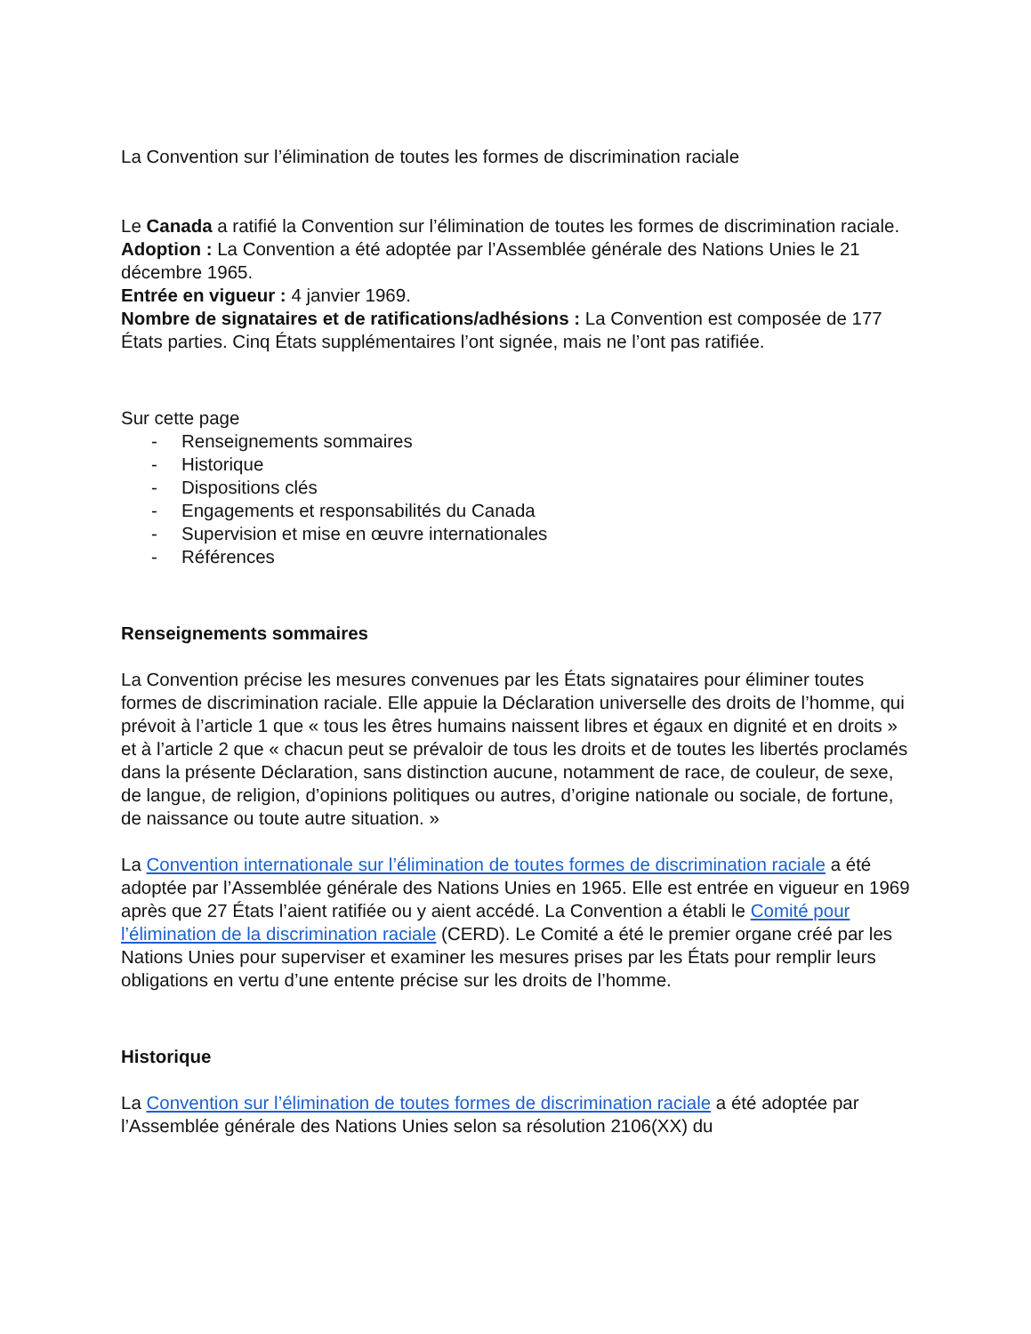La Convention sur l’élimination de toutes les formes de discrimination raciale
Le Canada a ratifié la Convention sur l’élimination de toutes les formes de discrimination raciale.
Adoption : La Convention a été adoptée par l’Assemblée générale des Nations Unies le 21 décembre 1965.
Entrée en vigueur : 4 janvier 1969.
Nombre de signataires et de ratifications/adhésions : La Convention est composée de 177 États parties. Cinq États supplémentaires l’ont signée, mais ne l’ont pas ratifiée.
Sur cette page
- Renseignements sommaires
- Historique
- Dispositions clés
- Engagements et responsabilités du Canada
- Supervision et mise en œuvre internationales
- Références
Renseignements sommaires
La Convention précise les mesures convenues par les États signataires pour éliminer toutes formes de discrimination raciale. Elle appuie la Déclaration universelle des droits de l’homme, qui prévoit à l’article 1 que « tous les êtres humains naissent libres et égaux en dignité et en droits » et à l’article 2 que « chacun peut se prévaloir de tous les droits et de toutes les libertés proclamés dans la présente Déclaration, sans distinction aucune, notamment de race, de couleur, de sexe, de langue, de religion, d’opinions politiques ou autres, d’origine nationale ou sociale, de fortune, de naissance ou toute autre situation. »
La Convention internationale sur l’élimination de toutes formes de discrimination raciale a été adoptée par l’Assemblée générale des Nations Unies en 1965. Elle est entrée en vigueur en 1969 après que 27 États l’aient ratifiée ou y aient accédé. La Convention a établi le Comité pour l’élimination de la discrimination raciale (CERD). Le Comité a été le premier organe créé par les Nations Unies pour superviser et examiner les mesures prises par les États pour remplir leurs obligations en vertu d’une entente précise sur les droits de l’homme.
Historique
La Convention sur l’élimination de toutes formes de discrimination raciale a été adoptée par l’Assemblée générale des Nations Unies selon sa résolution 2106(XX) du